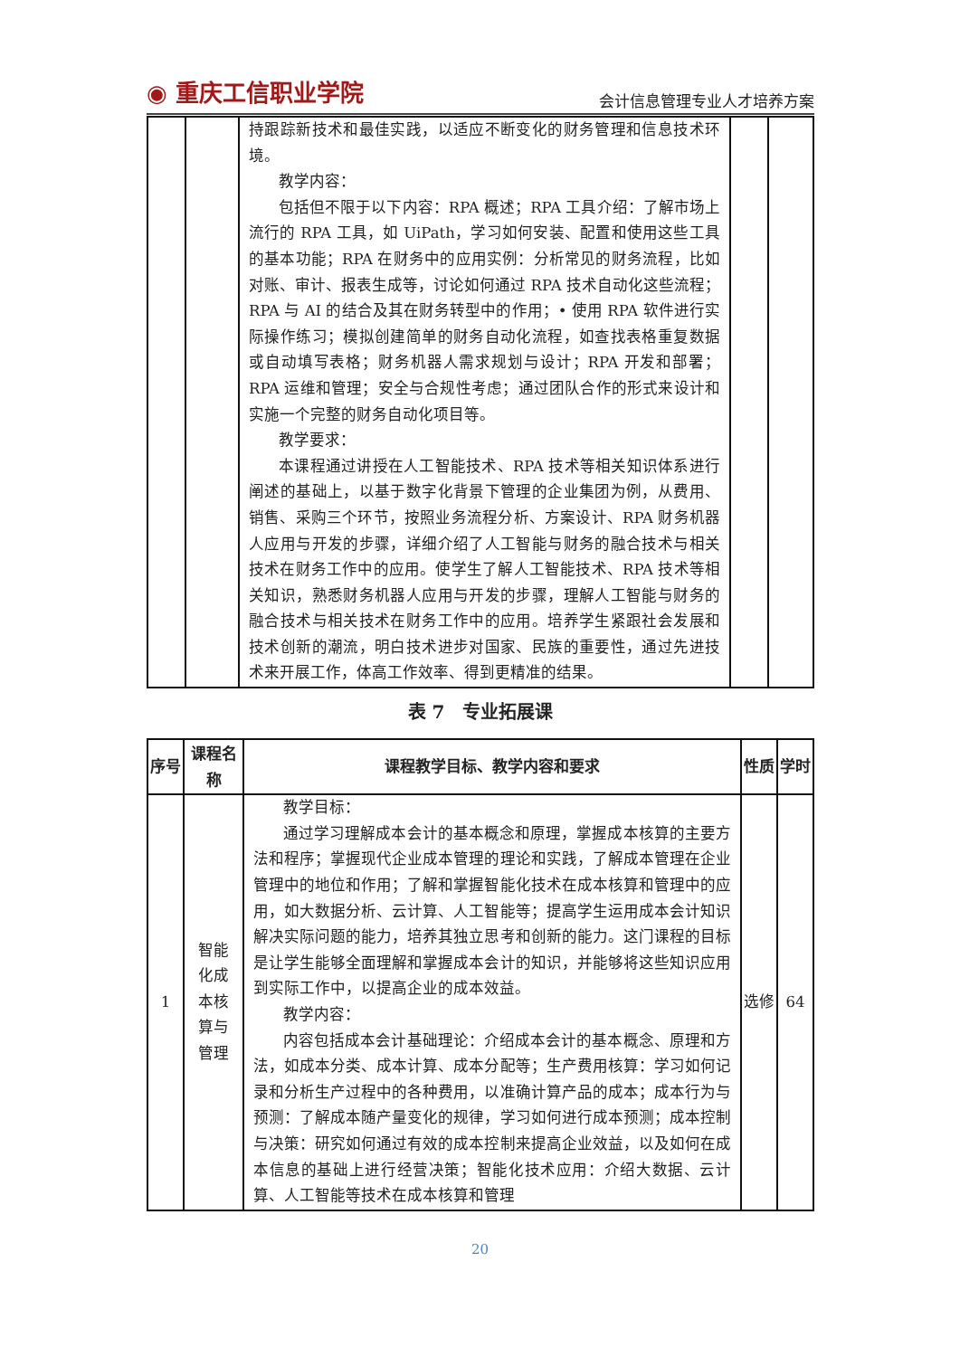◉ 重庆工信职业学院
会计信息管理专业人才培养方案
| | | 持跟踪新技术和最佳实践，以适应不断变化的财务管理和信息技术环境。 教学内容： 包括但不限于以下内容：RPA 概述；RPA 工具介绍：了解市场上流行的 RPA 工具，如 UiPath，学习如何安装、配置和使用这些工具的基本功能；RPA 在财务中的应用实例：分析常见的财务流程，比如对账、审计、报表生成等，讨论如何通过 RPA 技术自动化这些流程；RPA 与 AI 的结合及其在财务转型中的作用；• 使用 RPA 软件进行实际操作练习；模拟创建简单的财务自动化流程，如查找表格重复数据或自动填写表格；财务机器人需求规划与设计；RPA 开发和部署；RPA 运维和管理；安全与合规性考虑；通过团队合作的形式来设计和实施一个完整的财务自动化项目等。 教学要求： 本课程通过讲授在人工智能技术、RPA 技术等相关知识体系进行阐述的基础上，以基于数字化背景下管理的企业集团为例，从费用、销售、采购三个环节，按照业务流程分析、方案设计、RPA 财务机器人应用与开发的步骤，详细介绍了人工智能与财务的融合技术与相关技术在财务工作中的应用。使学生了解人工智能技术、RPA 技术等相关知识，熟悉财务机器人应用与开发的步骤，理解人工智能与财务的融合技术与相关技术在财务工作中的应用。培养学生紧跟社会发展和技术创新的潮流，明白技术进步对国家、民族的重要性，通过先进技术来开展工作，体高工作效率、得到更精准的结果。 | | |
表 7　专业拓展课
| 序号 | 课程名称 | 课程教学目标、教学内容和要求 | 性质 | 学时 |
| --- | --- | --- | --- | --- |
| 1 | 智能化成本核算与管理 | 教学目标： 通过学习理解成本会计的基本概念和原理，掌握成本核算的主要方法和程序；掌握现代企业成本管理的理论和实践，了解成本管理在企业管理中的地位和作用；了解和掌握智能化技术在成本核算和管理中的应用，如大数据分析、云计算、人工智能等；提高学生运用成本会计知识解决实际问题的能力，培养其独立思考和创新的能力。这门课程的目标是让学生能够全面理解和掌握成本会计的知识，并能够将这些知识应用到实际工作中，以提高企业的成本效益。 教学内容： 内容包括成本会计基础理论：介绍成本会计的基本概念、原理和方法，如成本分类、成本计算、成本分配等；生产费用核算：学习如何记录和分析生产过程中的各种费用，以准确计算产品的成本；成本行为与预测：了解成本随产量变化的规律，学习如何进行成本预测；成本控制与决策：研究如何通过有效的成本控制来提高企业效益，以及如何在成本信息的基础上进行经营决策；智能化技术应用：介绍大数据、云计算、人工智能等技术在成本核算和管理 | 选修 | 64 |
20